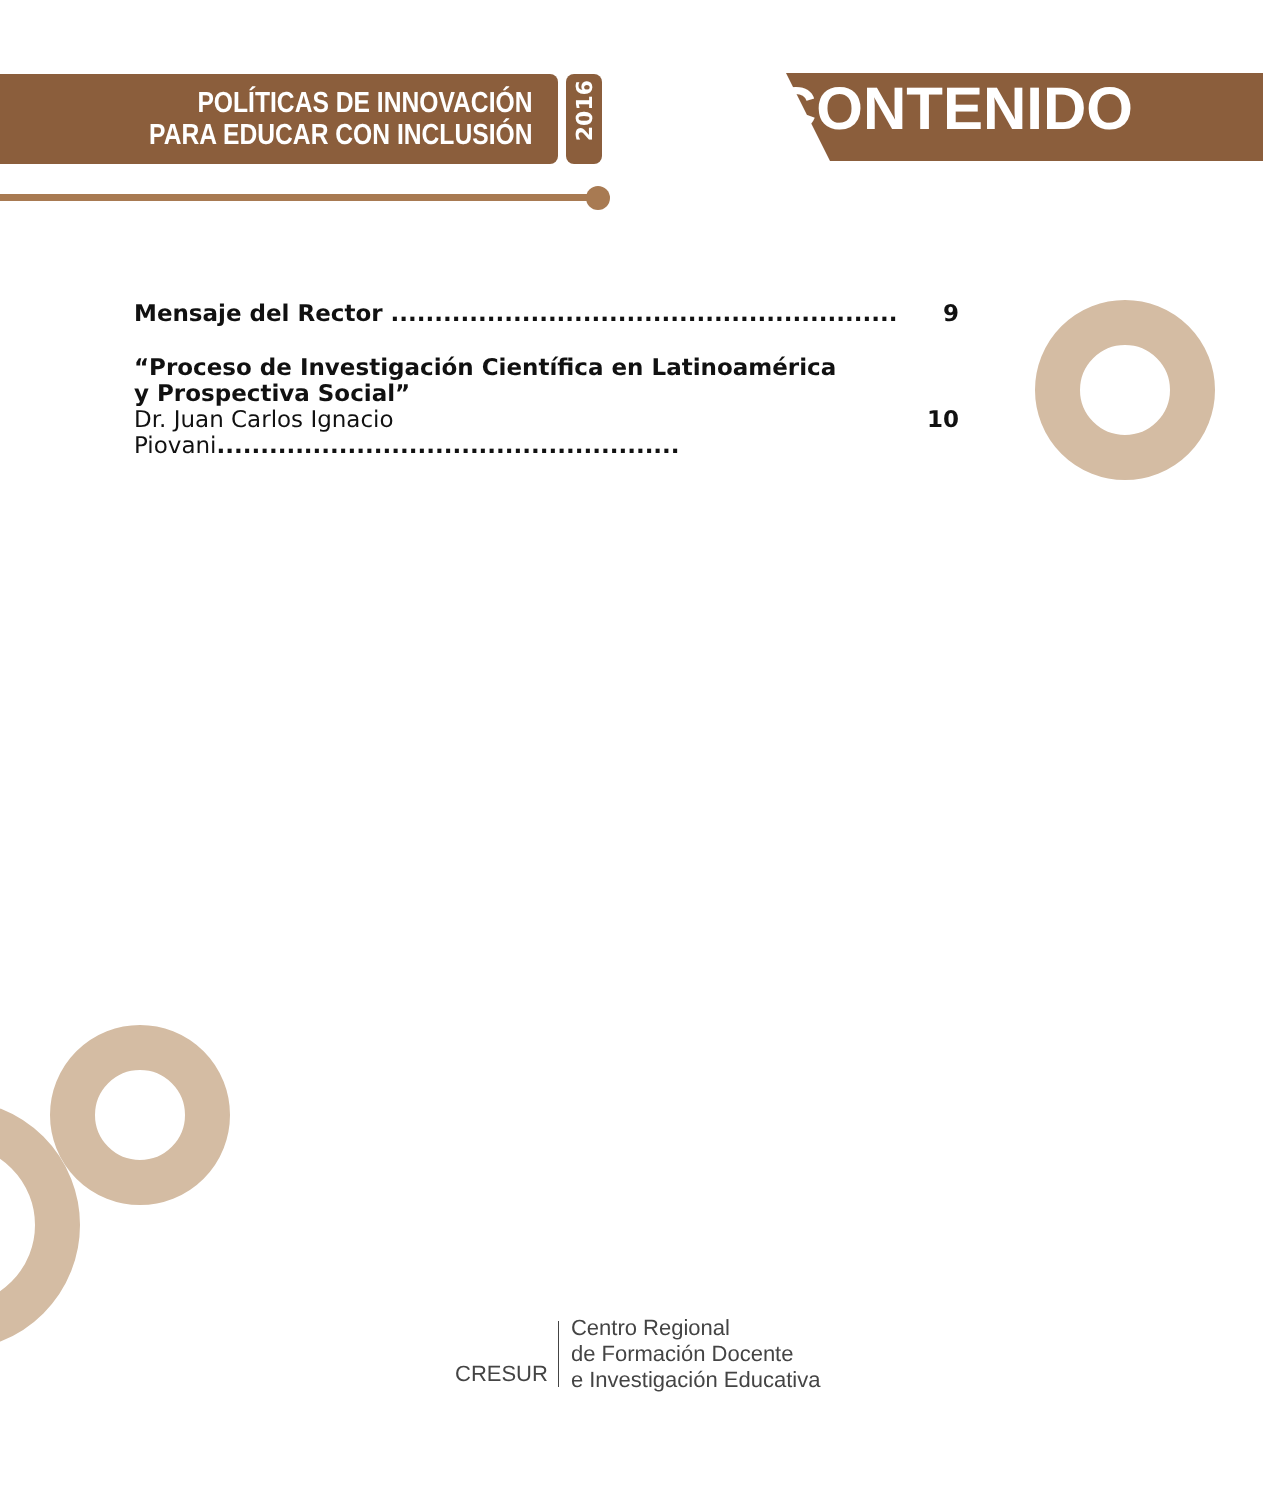POLÍTICAS DE INNOVACIÓN
PARA EDUCAR CON INCLUSIÓN
CONTENIDO
2016
Mensaje del Rector .......................................................... 9
“Proceso de Investigación Científica en Latinoamérica
y Prospectiva Social”
Dr. Juan Carlos Ignacio Piovani..................................................... 10
CRESUR
Centro Regional
de Formación Docente
e Investigación Educativa